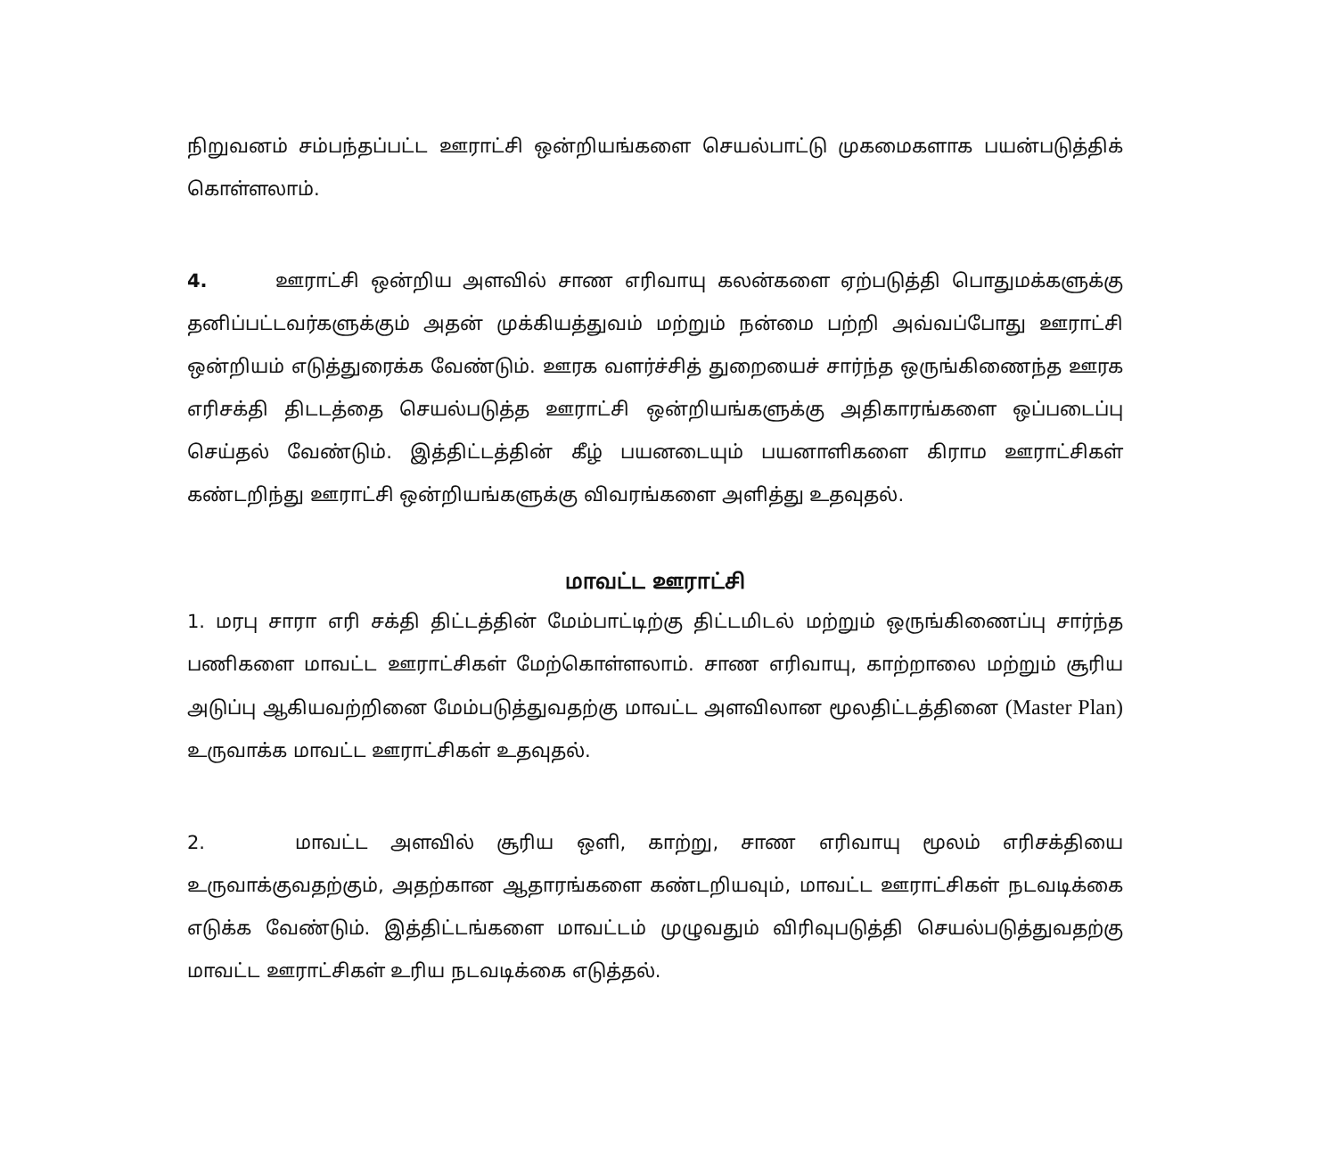நிறுவனம் சம்பந்தப்பட்ட ஊராட்சி ஒன்றியங்களை செயல்பாட்டு முகமைகளாக பயன்படுத்திக் கொள்ளலாம்.
4. ஊராட்சி ஒன்றிய அளவில் சாண எரிவாயு கலன்களை ஏற்படுத்தி பொதுமக்களுக்கு தனிப்பட்டவர்களுக்கும் அதன் முக்கியத்துவம் மற்றும் நன்மை பற்றி அவ்வப்போது ஊராட்சி ஒன்றியம் எடுத்துரைக்க வேண்டும். ஊரக வளர்ச்சித் துறையைச் சார்ந்த ஒருங்கிணைந்த ஊரக எரிசக்தி திடடத்தை செயல்படுத்த ஊராட்சி ஒன்றியங்களுக்கு அதிகாரங்களை ஒப்படைப்பு செய்தல் வேண்டும். இத்திட்டத்தின் கீழ் பயனடையும் பயனாளிகளை கிராம ஊராட்சிகள் கண்டறிந்து ஊராட்சி ஒன்றியங்களுக்கு விவரங்களை அளித்து உதவுதல்.
மாவட்ட ஊராட்சி
1. மரபு சாரா எரி சக்தி திட்டத்தின் மேம்பாட்டிற்கு திட்டமிடல் மற்றும் ஒருங்கிணைப்பு சார்ந்த பணிகளை மாவட்ட ஊராட்சிகள் மேற்கொள்ளலாம். சாண எரிவாயு, காற்றாலை மற்றும் சூரிய அடுப்பு ஆகியவற்றினை மேம்படுத்துவதற்கு மாவட்ட அளவிலான மூலதிட்டத்தினை (Master Plan) உருவாக்க மாவட்ட ஊராட்சிகள் உதவுதல்.
2. மாவட்ட அளவில் சூரிய ஒளி, காற்று, சாண எரிவாயு மூலம் எரிசக்தியை உருவாக்குவதற்கும், அதற்கான ஆதாரங்களை கண்டறியவும், மாவட்ட ஊராட்சிகள் நடவடிக்கை எடுக்க வேண்டும். இத்திட்டங்களை மாவட்டம் முழுவதும் விரிவுபடுத்தி செயல்படுத்துவதற்கு மாவட்ட ஊராட்சிகள் உரிய நடவடிக்கை எடுத்தல்.